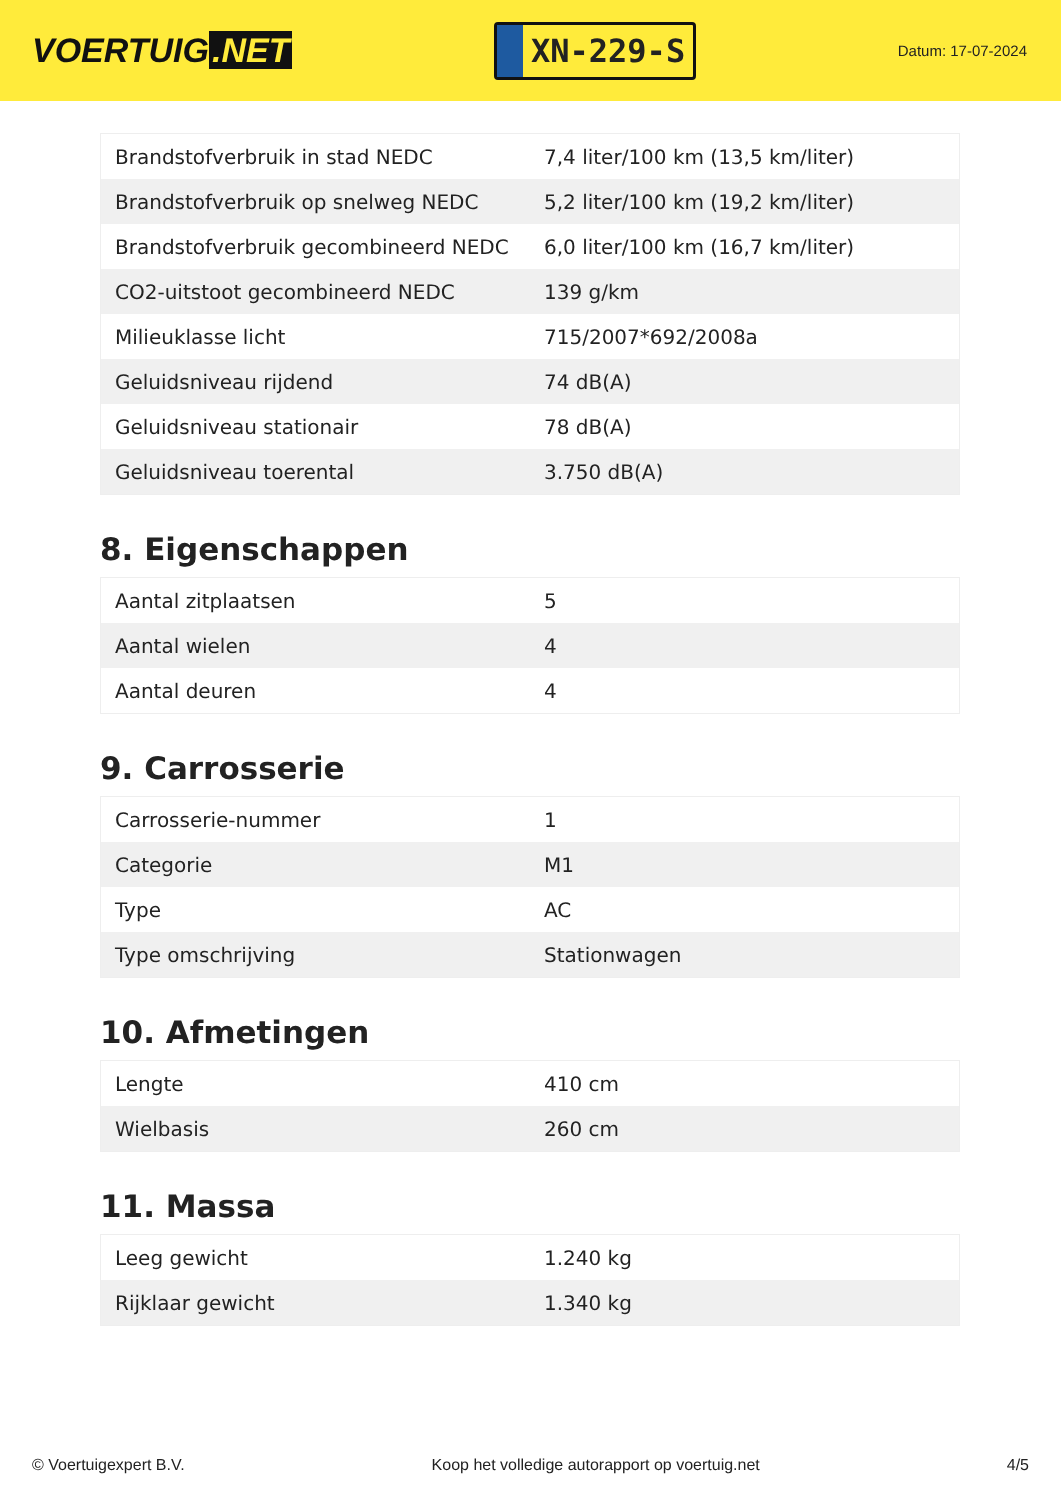VOERTUIG.NET
XN-229-S
Datum: 17-07-2024
| Brandstofverbruik in stad NEDC | 7,4 liter/100 km (13,5 km/liter) |
| Brandstofverbruik op snelweg NEDC | 5,2 liter/100 km (19,2 km/liter) |
| Brandstofverbruik gecombineerd NEDC | 6,0 liter/100 km (16,7 km/liter) |
| CO2-uitstoot gecombineerd NEDC | 139 g/km |
| Milieuklasse licht | 715/2007*692/2008a |
| Geluidsniveau rijdend | 74 dB(A) |
| Geluidsniveau stationair | 78 dB(A) |
| Geluidsniveau toerental | 3.750 dB(A) |
8. Eigenschappen
| Aantal zitplaatsen | 5 |
| Aantal wielen | 4 |
| Aantal deuren | 4 |
9. Carrosserie
| Carrosserie-nummer | 1 |
| Categorie | M1 |
| Type | AC |
| Type omschrijving | Stationwagen |
10. Afmetingen
| Lengte | 410 cm |
| Wielbasis | 260 cm |
11. Massa
| Leeg gewicht | 1.240 kg |
| Rijklaar gewicht | 1.340 kg |
© Voertuigexpert B.V. Koop het volledige autorapport op voertuig.net 4/5